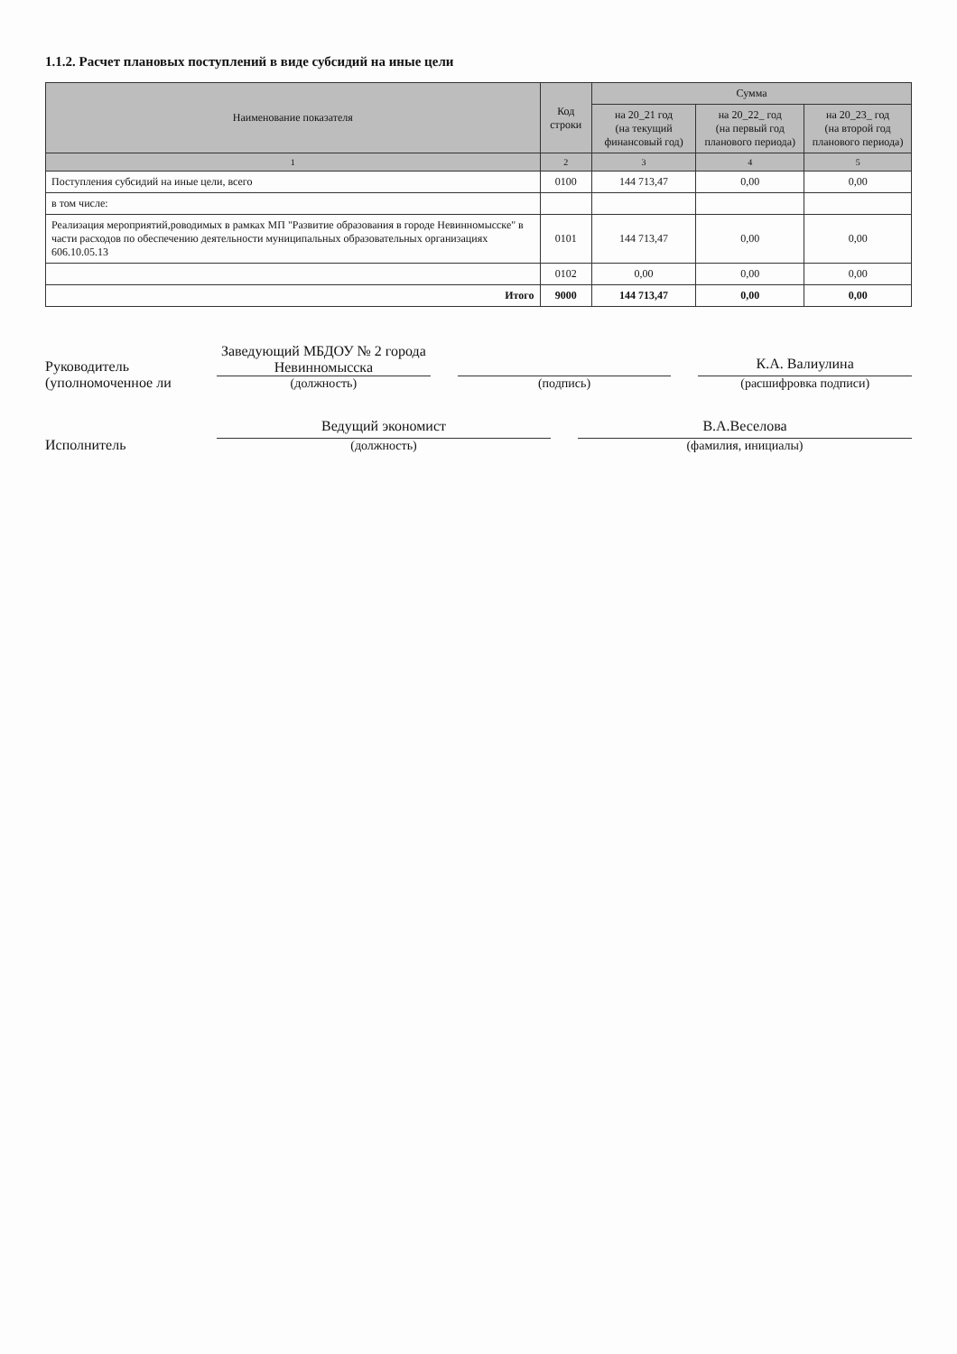1.1.2. Расчет плановых поступлений в виде субсидий на иные цели
| Наименование показателя | Код строки | Сумма | | |
| --- | --- | --- | --- | --- |
| | | на 20_21 год (на текущий финансовый год) | на 20_22_ год (на первый год планового периода) | на 20_23_ год (на второй год планового периода) |
| 1 | 2 | 3 | 4 | 5 |
| Поступления субсидий на иные цели, всего | 0100 | 144 713,47 | 0,00 | 0,00 |
| в том числе: | | | | |
| Реализация мероприятий,роводимых в рамках МП "Развитие образования в городе Невинномысске" в части расходов по обеспечению деятельности муниципальных образовательных организациях 606.10.05.13 | 0101 | 144 713,47 | 0,00 | 0,00 |
| | 0102 | 0,00 | 0,00 | 0,00 |
| Итого | 9000 | 144 713,47 | 0,00 | 0,00 |
Руководитель
(уполномоченное ли
Заведующий МБДОУ № 2 города Невинномысска
(должность)
(подпись)
К.А. Валиулина
(расшифровка подписи)
Исполнитель
Ведущий экономист
(должность)
В.А.Веселова
(фамилия, инициалы)